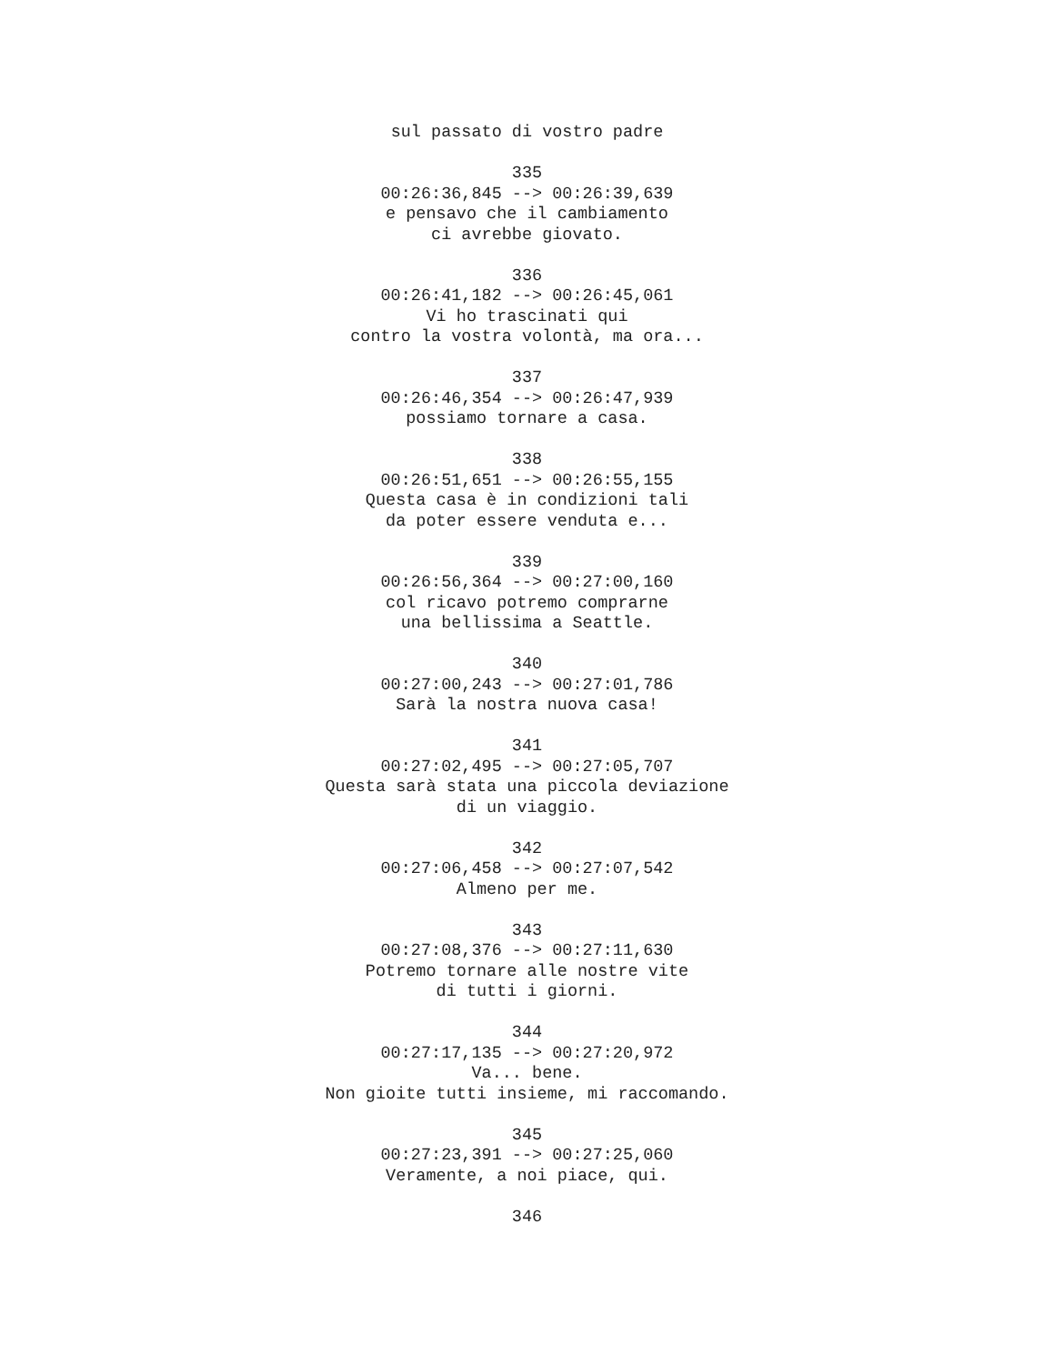sul passato di vostro padre 335 00:26:36,845 --> 00:26:39,639 e pensavo che il cambiamento ci avrebbe giovato. 336 00:26:41,182 --> 00:26:45,061 Vi ho trascinati qui contro la vostra volontà, ma ora... 337 00:26:46,354 --> 00:26:47,939 possiamo tornare a casa. 338 00:26:51,651 --> 00:26:55,155 Questa casa è in condizioni tali da poter essere venduta e... 339 00:26:56,364 --> 00:27:00,160 col ricavo potremo comprarne una bellissima a Seattle. 340 00:27:00,243 --> 00:27:01,786 Sarà la nostra nuova casa! 341 00:27:02,495 --> 00:27:05,707 Questa sarà stata una piccola deviazione di un viaggio. 342 00:27:06,458 --> 00:27:07,542 Almeno per me. 343 00:27:08,376 --> 00:27:11,630 Potremo tornare alle nostre vite di tutti i giorni. 344 00:27:17,135 --> 00:27:20,972 Va... bene. Non gioite tutti insieme, mi raccomando. 345 00:27:23,391 --> 00:27:25,060 Veramente, a noi piace, qui. 346